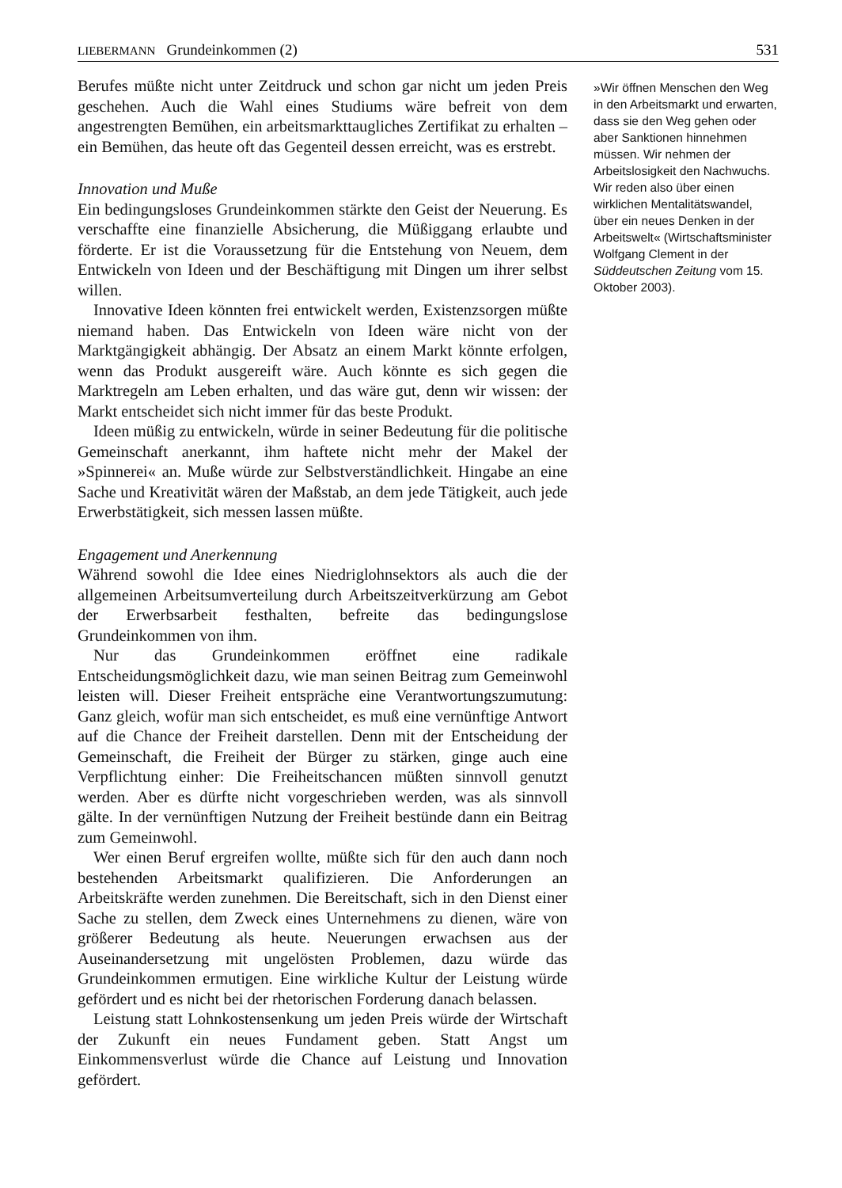LIEBERMANN Grundeinkommen (2) 531
Berufes müßte nicht unter Zeitdruck und schon gar nicht um jeden Preis geschehen. Auch die Wahl eines Studiums wäre befreit von dem angestrengten Bemühen, ein arbeitsmarkttaugliches Zertifikat zu erhalten – ein Bemühen, das heute oft das Gegenteil dessen erreicht, was es erstrebt.
Innovation und Muße
Ein bedingungsloses Grundeinkommen stärkte den Geist der Neuerung. Es verschaffte eine finanzielle Absicherung, die Müßiggang erlaubte und förderte. Er ist die Voraussetzung für die Entstehung von Neuem, dem Entwickeln von Ideen und der Beschäftigung mit Dingen um ihrer selbst willen.
Innovative Ideen könnten frei entwickelt werden, Existenzsorgen müßte niemand haben. Das Entwickeln von Ideen wäre nicht von der Marktgängigkeit abhängig. Der Absatz an einem Markt könnte erfolgen, wenn das Produkt ausgereift wäre. Auch könnte es sich gegen die Marktregeln am Leben erhalten, und das wäre gut, denn wir wissen: der Markt entscheidet sich nicht immer für das beste Produkt.
Ideen müßig zu entwickeln, würde in seiner Bedeutung für die politische Gemeinschaft anerkannt, ihm haftete nicht mehr der Makel der »Spinnerei« an. Muße würde zur Selbstverständlichkeit. Hingabe an eine Sache und Kreativität wären der Maßstab, an dem jede Tätigkeit, auch jede Erwerbstätigkeit, sich messen lassen müßte.
Engagement und Anerkennung
Während sowohl die Idee eines Niedriglohnsektors als auch die der allgemeinen Arbeitsumverteilung durch Arbeitszeitverkürzung am Gebot der Erwerbsarbeit festhalten, befreite das bedingungslose Grundeinkommen von ihm.
Nur das Grundeinkommen eröffnet eine radikale Entscheidungsmöglichkeit dazu, wie man seinen Beitrag zum Gemeinwohl leisten will. Dieser Freiheit entspräche eine Verantwortungszumutung: Ganz gleich, wofür man sich entscheidet, es muß eine vernünftige Antwort auf die Chance der Freiheit darstellen. Denn mit der Entscheidung der Gemeinschaft, die Freiheit der Bürger zu stärken, ginge auch eine Verpflichtung einher: Die Freiheitschancen müßten sinnvoll genutzt werden. Aber es dürfte nicht vorgeschrieben werden, was als sinnvoll gälte. In der vernünftigen Nutzung der Freiheit bestünde dann ein Beitrag zum Gemeinwohl.
Wer einen Beruf ergreifen wollte, müßte sich für den auch dann noch bestehenden Arbeitsmarkt qualifizieren. Die Anforderungen an Arbeitskräfte werden zunehmen. Die Bereitschaft, sich in den Dienst einer Sache zu stellen, dem Zweck eines Unternehmens zu dienen, wäre von größerer Bedeutung als heute. Neuerungen erwachsen aus der Auseinandersetzung mit ungelösten Problemen, dazu würde das Grundeinkommen ermutigen. Eine wirkliche Kultur der Leistung würde gefördert und es nicht bei der rhetorischen Forderung danach belassen.
Leistung statt Lohnkostensenkung um jeden Preis würde der Wirtschaft der Zukunft ein neues Fundament geben. Statt Angst um Einkommensverlust würde die Chance auf Leistung und Innovation gefördert.
»Wir öffnen Menschen den Weg in den Arbeitsmarkt und erwarten, dass sie den Weg gehen oder aber Sanktionen hinnehmen müssen. Wir nehmen der Arbeitslosigkeit den Nachwuchs. Wir reden also über einen wirklichen Mentalitätswandel, über ein neues Denken in der Arbeitswelt« (Wirtschaftsminister Wolfgang Clement in der Süddeutschen Zeitung vom 15. Oktober 2003).